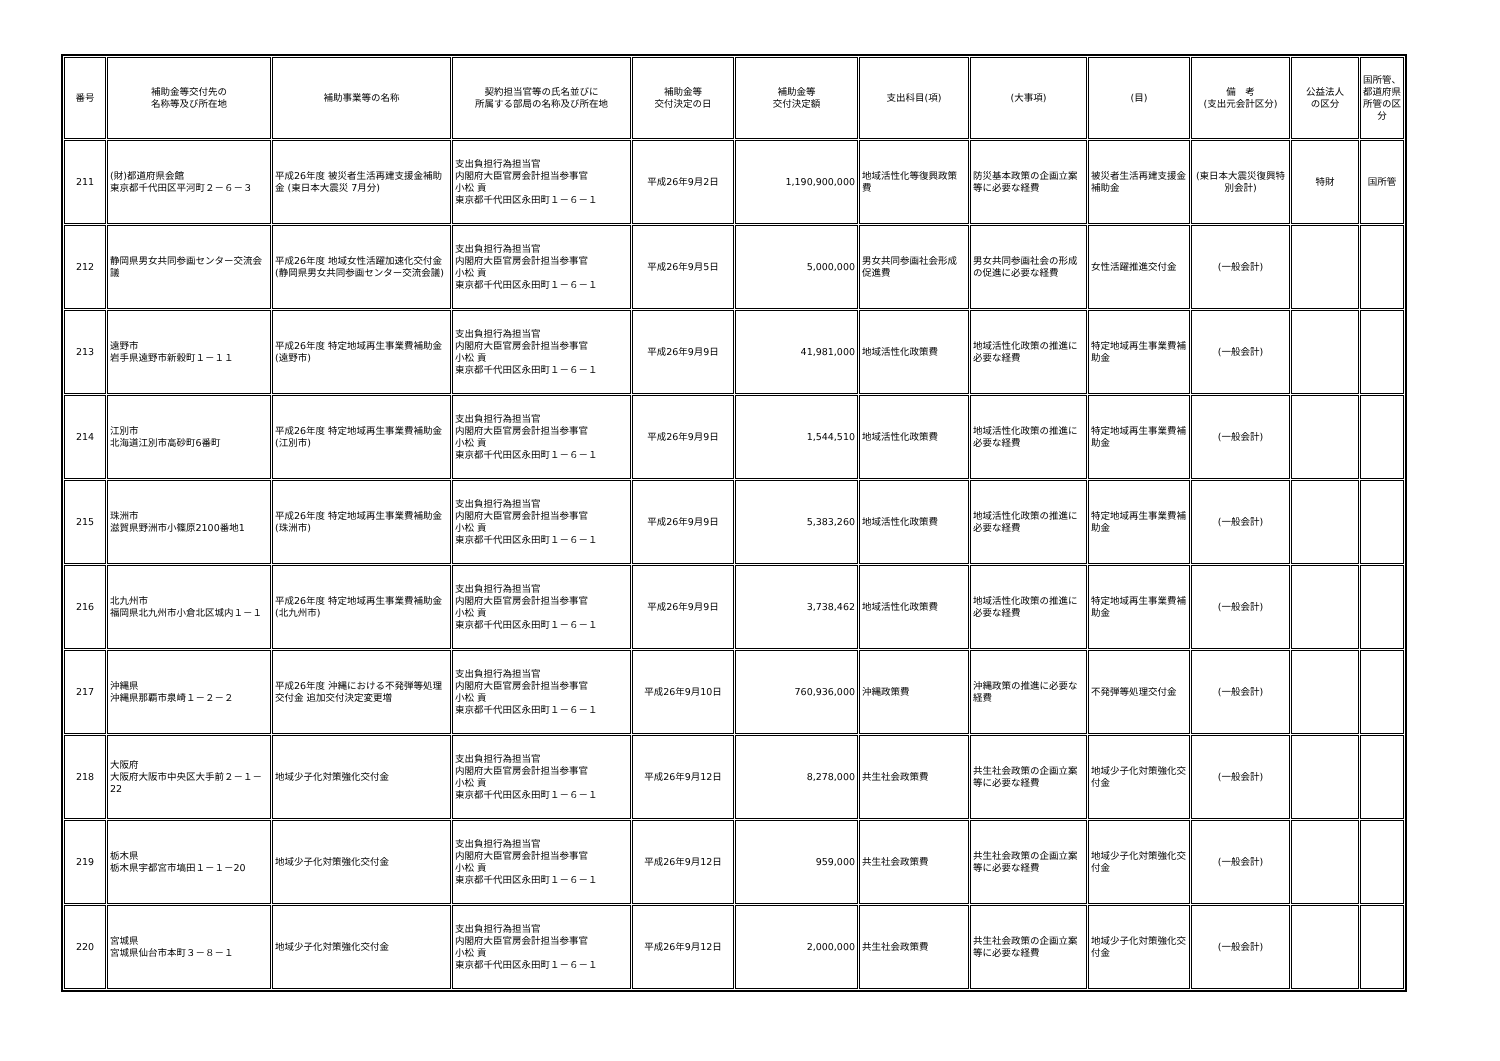| 番号 | 補助金等交付先の 名称等及び所在地 | 補助事業等の名称 | 契約担当官等の氏名並びに 所属する部局の名称及び所在地 | 補助金等 交付決定の日 | 補助金等 交付決定額 | 支出科目(項) | (大事項) | (目) | 備 考 (支出元会計区分) | 公益法人 の区分 | 国所管、 都道府県 所管の区分 |
| --- | --- | --- | --- | --- | --- | --- | --- | --- | --- | --- | --- |
| 211 | (財)都道府県会館 東京都千代田区平河町２－６－３ | 平成26年度 被災者生活再建支援金補助金 (東日本大震災 7月分) | 支出負担行為担当官 内閣府大臣官房会計担当参事官 小松 貢 東京都千代田区永田町１－６－１ | 平成26年9月2日 | 1,190,900,000 | 地域活性化等復興政策費 | 防災基本政策の企画立案等に必要な経費 | 被災者生活再建支援金補助金 | (東日本大震災復興特別会計) | 特財 | 国所管 |
| 212 | 静岡県男女共同参画センター交流会議 | 平成26年度 地域女性活躍加速化交付金(静岡県男女共同参画センター交流会議) | 支出負担行為担当官 内閣府大臣官房会計担当参事官 小松 貢 東京都千代田区永田町１－６－１ | 平成26年9月5日 | 5,000,000 | 男女共同参画社会形成促進費 | 男女共同参画社会の形成の促進に必要な経費 | 女性活躍推進交付金 | (一般会計) | | |
| 213 | 遠野市 岩手県遠野市新穀町１－１１ | 平成26年度 特定地域再生事業費補助金 (遠野市) | 支出負担行為担当官 内閣府大臣官房会計担当参事官 小松 貢 東京都千代田区永田町１－６－１ | 平成26年9月9日 | 41,981,000 | 地域活性化政策費 | 地域活性化政策の推進に必要な経費 | 特定地域再生事業費補助金 | (一般会計) | | |
| 214 | 江別市 北海道江別市高砂町6番町 | 平成26年度 特定地域再生事業費補助金 (江別市) | 支出負担行為担当官 内閣府大臣官房会計担当参事官 小松 貢 東京都千代田区永田町１－６－１ | 平成26年9月9日 | 1,544,510 | 地域活性化政策費 | 地域活性化政策の推進に必要な経費 | 特定地域再生事業費補助金 | (一般会計) | | |
| 215 | 珠洲市 滋賀県野洲市小篠原2100番地1 | 平成26年度 特定地域再生事業費補助金 (珠洲市) | 支出負担行為担当官 内閣府大臣官房会計担当参事官 小松 貢 東京都千代田区永田町１－６－１ | 平成26年9月9日 | 5,383,260 | 地域活性化政策費 | 地域活性化政策の推進に必要な経費 | 特定地域再生事業費補助金 | (一般会計) | | |
| 216 | 北九州市 福岡県北九州市小倉北区城内１－１ | 平成26年度 特定地域再生事業費補助金 (北九州市) | 支出負担行為担当官 内閣府大臣官房会計担当参事官 小松 貢 東京都千代田区永田町１－６－１ | 平成26年9月9日 | 3,738,462 | 地域活性化政策費 | 地域活性化政策の推進に必要な経費 | 特定地域再生事業費補助金 | (一般会計) | | |
| 217 | 沖縄県 沖縄県那覇市泉崎１－２－２ | 平成26年度 沖縄における不発弾等処理交付金 追加交付決定変更増 | 支出負担行為担当官 内閣府大臣官房会計担当参事官 小松 貢 東京都千代田区永田町１－６－１ | 平成26年9月10日 | 760,936,000 | 沖縄政策費 | 沖縄政策の推進に必要な経費 | 不発弾等処理交付金 | (一般会計) | | |
| 218 | 大阪府 大阪府大阪市中央区大手前２－１－22 | 地域少子化対策強化交付金 | 支出負担行為担当官 内閣府大臣官房会計担当参事官 小松 貢 東京都千代田区永田町１－６－１ | 平成26年9月12日 | 8,278,000 | 共生社会政策費 | 共生社会政策の企画立案等に必要な経費 | 地域少子化対策強化交付金 | (一般会計) | | |
| 219 | 栃木県 栃木県宇都宮市塙田１－１－20 | 地域少子化対策強化交付金 | 支出負担行為担当官 内閣府大臣官房会計担当参事官 小松 貢 東京都千代田区永田町１－６－１ | 平成26年9月12日 | 959,000 | 共生社会政策費 | 共生社会政策の企画立案等に必要な経費 | 地域少子化対策強化交付金 | (一般会計) | | |
| 220 | 宮城県 宮城県仙台市本町３－８－１ | 地域少子化対策強化交付金 | 支出負担行為担当官 内閣府大臣官房会計担当参事官 小松 貢 東京都千代田区永田町１－６－１ | 平成26年9月12日 | 2,000,000 | 共生社会政策費 | 共生社会政策の企画立案等に必要な経費 | 地域少子化対策強化交付金 | (一般会計) | | |